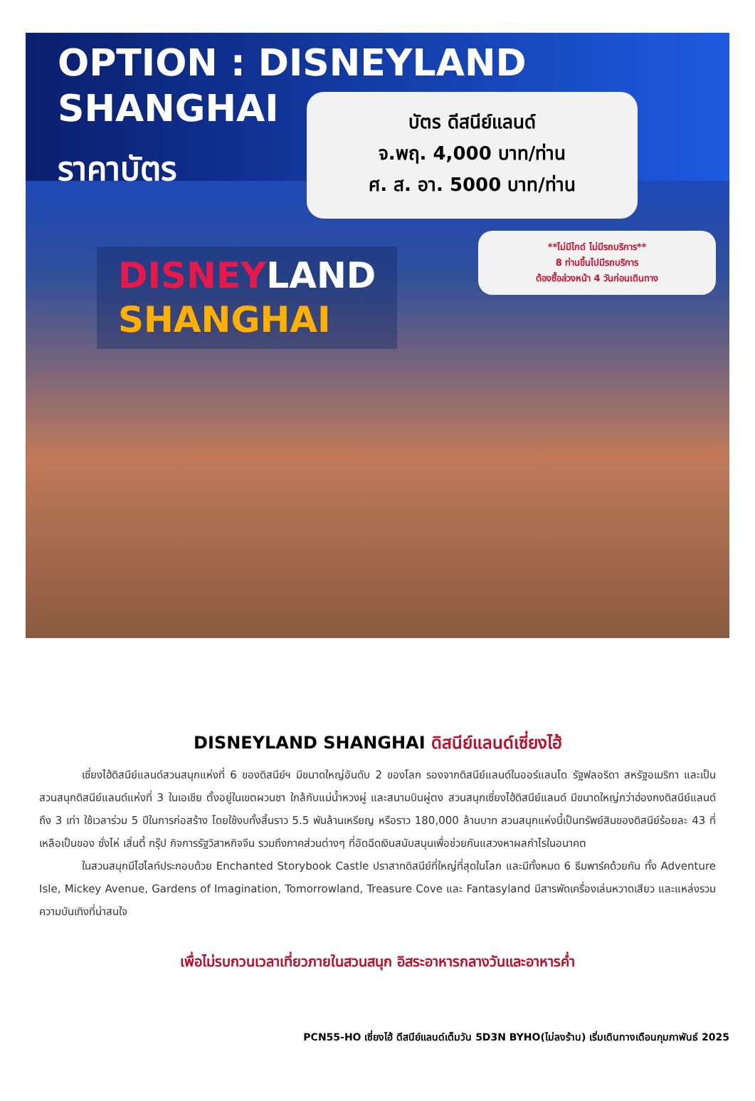OPTION : DISNEYLAND SHANGHAI
ราคาบัตร
บัตร ดีสนีย์แลนด์
จ.พฤ. 4,000 บาท/ท่าน
ศ. ส. อา. 5000 บาท/ท่าน
**ไม่มีไกด์ ไม่มีรถบริการ**
8 ท่านขึ้นไปมีรถบริการ
ต้องซื้อล่วงหน้า 4 วันก่อนเดินทาง
DISNEY LAND
SHANGHAI
DISNEYLAND SHANGHAI ดิสนีย์แลนด์เซี่ยงไฮ้
เซี่ยงไฮ้ดิสนีย์แลนด์สวนสนุกแห่งที่ 6 ของดิสนีย์ฯ มีขนาดใหญ่อันดับ 2 ของโลก รองจากดิสนีย์แลนด์ในออร์แลนโด รัฐฟลอริดา สหรัฐอเมริกา และเป็นสวนสนุกดิสนีย์แลนด์แห่งที่ 3 ในเอเชีย ตั้งอยู่ในเขตผวนซา ใกล้กับแม่น้ำหวงผู่ และสนามบินผู่ตง สวนสนุกเซี่ยงไฮ้ดิสนีย์แลนด์ มีขนาดใหญ่กว่าฮ่องกงดิสนีย์แลนด์ถึง 3 เท่า ใช้เวลาร่วม 5 ปีในการก่อสร้าง โดยใช้งบทั้งสิ้นราว 5.5 พันล้านเหรียญ หรือราว 180,000 ล้านบาท สวนสนุกแห่งนี้เป็นทรัพย์สินของดิสนีย์ร้อยละ 43 ที่เหลือเป็นของ ซั่งไห่ เสิ่นตี้ กรุ๊ป กิจการรัฐวิสาหกิจจีน รวมถึงภาคส่วนต่างๆ ที่อัดฉีดเงินสนับสนุนเพื่อช่วยกันแสวงหาผลกำไรในอนาคต
ในสวนสนุกมีไฮไลท์ประกอบด้วย Enchanted Storybook Castle ปราสาทดิสนีย์ที่ใหญ่ที่สุดในโลก และมีทั้งหมด 6 ธีมพาร์คด้วยกัน ทั้ง Adventure Isle, Mickey Avenue, Gardens of Imagination, Tomorrowland, Treasure Cove และ Fantasyland มีสารพัดเครื่องเล่นหวาดเสียว และแหล่งรวมความบันเทิงที่น่าสนใจ
เพื่อไม่รบกวนเวลาเที่ยวภายในสวนสนุก อิสระอาหารกลางวันและอาหารค่ำ
PCN55-HO เซี่ยงไฮ้ ดีสนีย์แลนด์เต็มวัน 5D3N BYHO(ไม่ลงร้าน) เริ่มเดินทางเดือนกุมภาพันธ์ 2025